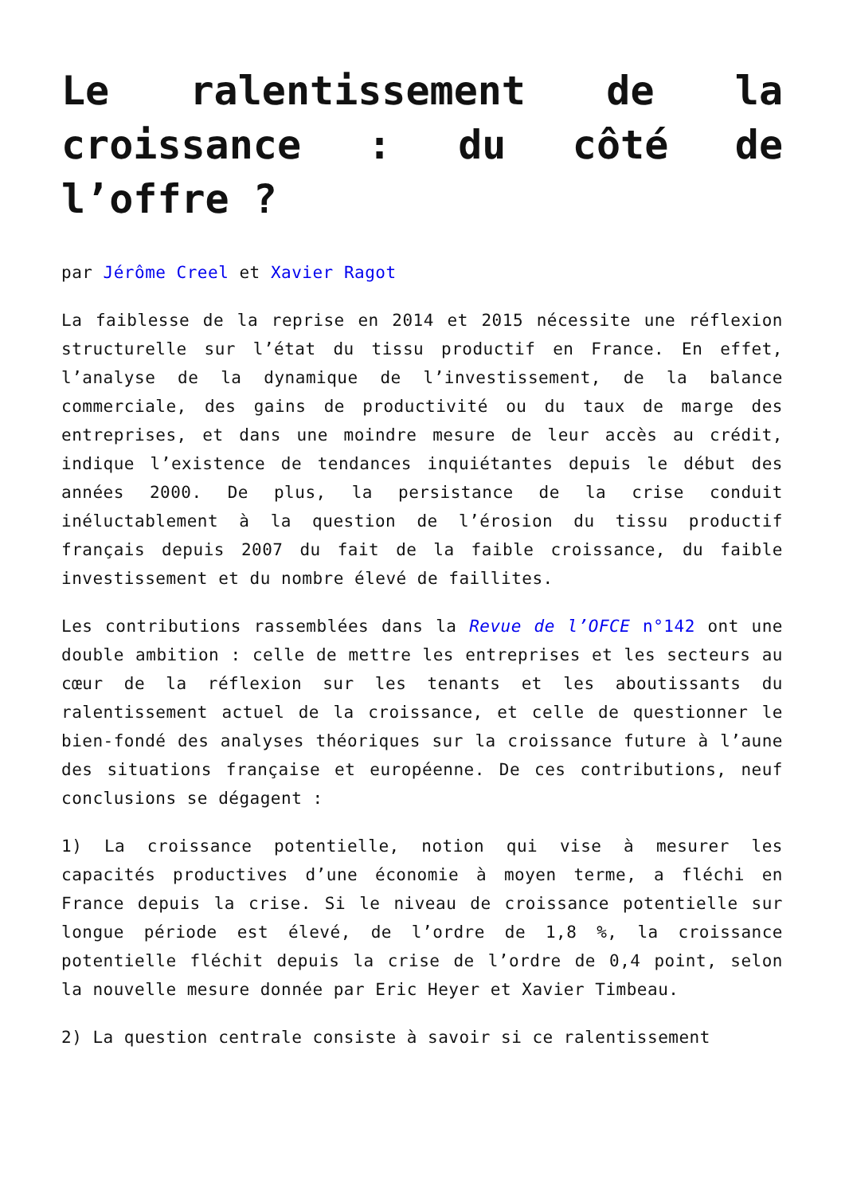Le ralentissement de la croissance : du côté de l’offre ?
par Jérôme Creel et Xavier Ragot
La faiblesse de la reprise en 2014 et 2015 nécessite une réflexion structurelle sur l’état du tissu productif en France. En effet, l’analyse de la dynamique de l’investissement, de la balance commerciale, des gains de productivité ou du taux de marge des entreprises, et dans une moindre mesure de leur accès au crédit, indique l’existence de tendances inquiétantes depuis le début des années 2000. De plus, la persistance de la crise conduit inéluctablement à la question de l’érosion du tissu productif français depuis 2007 du fait de la faible croissance, du faible investissement et du nombre élevé de faillites.
Les contributions rassemblées dans la Revue de l’OFCE n°142 ont une double ambition : celle de mettre les entreprises et les secteurs au cœur de la réflexion sur les tenants et les aboutissants du ralentissement actuel de la croissance, et celle de questionner le bien-fondé des analyses théoriques sur la croissance future à l’aune des situations française et européenne. De ces contributions, neuf conclusions se dégagent :
1) La croissance potentielle, notion qui vise à mesurer les capacités productives d’une économie à moyen terme, a fléchi en France depuis la crise. Si le niveau de croissance potentielle sur longue période est élevé, de l’ordre de 1,8 %, la croissance potentielle fléchit depuis la crise de l’ordre de 0,4 point, selon la nouvelle mesure donnée par Eric Heyer et Xavier Timbeau.
2) La question centrale consiste à savoir si ce ralentissement